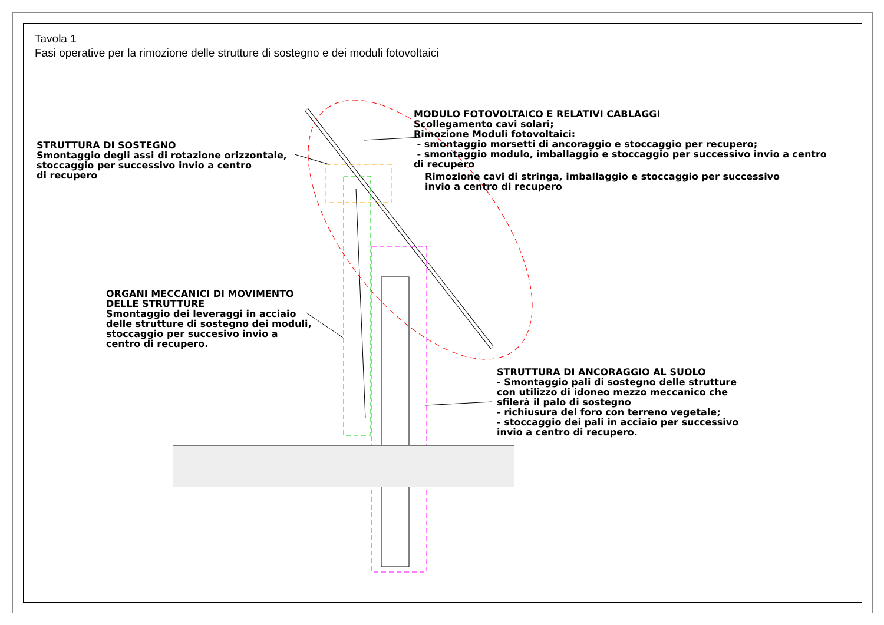Tavola 1
Fasi operative per la rimozione delle strutture di sostegno e dei moduli fotovoltaici
MODULO FOTOVOLTAICO E RELATIVI CABLAGGI
Scollegamento cavi solari;
Rimozione Moduli fotovoltaici:
- smontaggio morsetti di ancoraggio e stoccaggio per recupero;
- smontaggio modulo, imballaggio e stoccaggio per successivo invio a centro
di recupero
Rimozione cavi di stringa, imballaggio e stoccaggio per successivo
invio a centro di recupero
STRUTTURA DI SOSTEGNO
Smontaggio degli assi di rotazione orizzontale,
stoccaggio per successivo invio a centro
di recupero
ORGANI MECCANICI DI MOVIMENTO
DELLE STRUTTURE
Smontaggio dei leveraggi in acciaio
delle strutture di sostegno dei moduli,
stoccaggio per succesivo invio a
centro di recupero.
STRUTTURA DI ANCORAGGIO AL SUOLO
- Smontaggio pali di sostegno delle strutture
con utilizzo di idoneo mezzo meccanico che
sfilerà il palo di sostegno
- richiusura del foro con terreno vegetale;
- stoccaggio dei pali in acciaio per successivo
invio a centro di recupero.